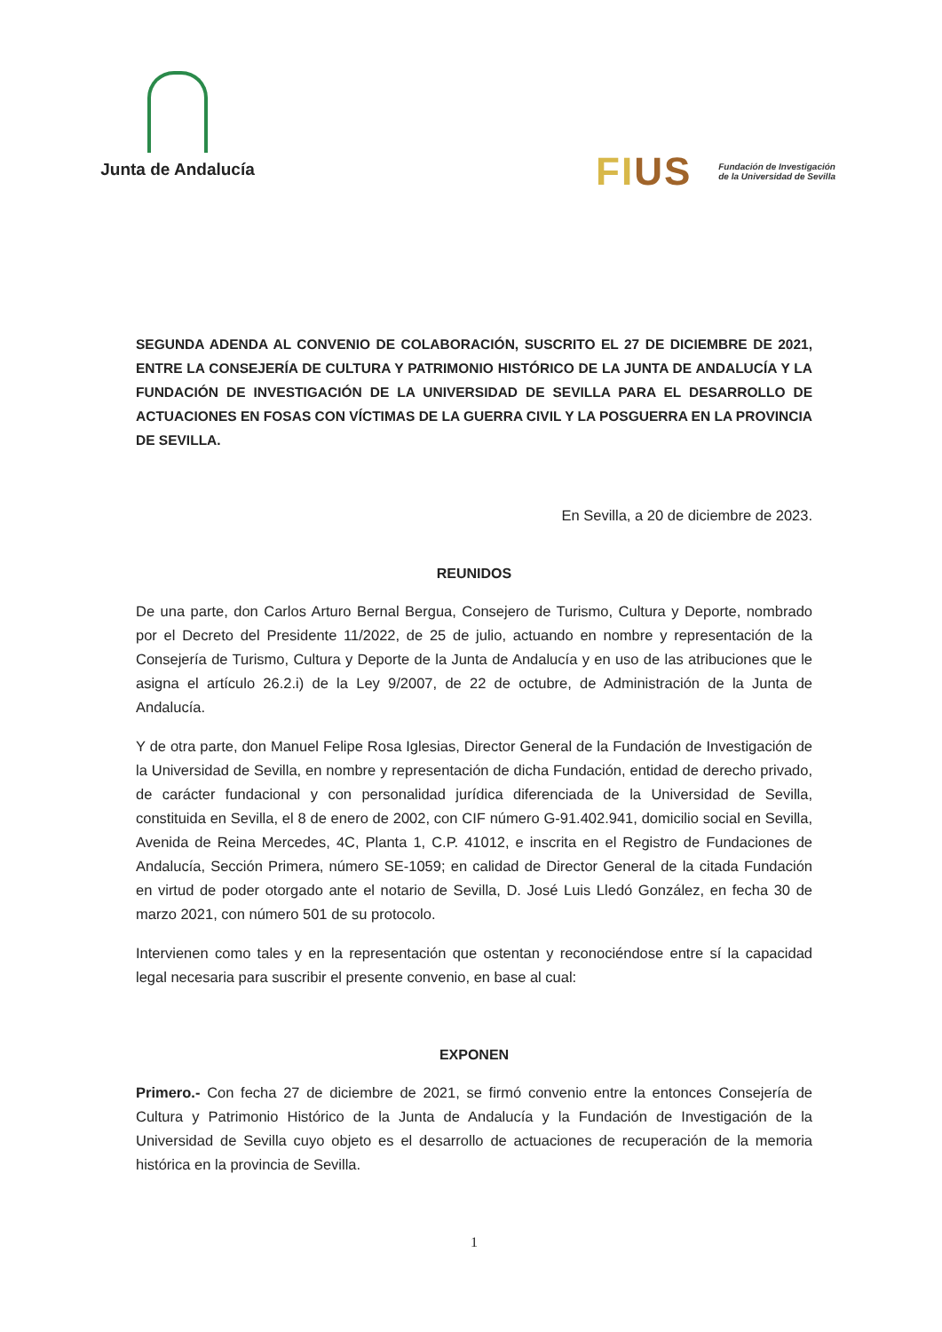Junta de Andalucía
FIUS
Fundación de Investigación
de la Universidad de Sevilla
SEGUNDA ADENDA AL CONVENIO DE COLABORACIÓN, SUSCRITO EL 27 DE DICIEMBRE DE 2021, ENTRE LA CONSEJERÍA DE CULTURA Y PATRIMONIO HISTÓRICO DE LA JUNTA DE ANDALUCÍA Y LA FUNDACIÓN DE INVESTIGACIÓN DE LA UNIVERSIDAD DE SEVILLA PARA EL DESARROLLO DE ACTUACIONES EN FOSAS CON VÍCTIMAS DE LA GUERRA CIVIL Y LA POSGUERRA EN LA PROVINCIA DE SEVILLA.
En Sevilla, a 20 de diciembre de 2023.
REUNIDOS
De una parte, don Carlos Arturo Bernal Bergua, Consejero de Turismo, Cultura y Deporte, nombrado por el Decreto del Presidente 11/2022, de 25 de julio, actuando en nombre y representación de la Consejería de Turismo, Cultura y Deporte de la Junta de Andalucía y en uso de las atribuciones que le asigna el artículo 26.2.i) de la Ley 9/2007, de 22 de octubre, de Administración de la Junta de Andalucía.
Y de otra parte, don Manuel Felipe Rosa Iglesias, Director General de la Fundación de Investigación de la Universidad de Sevilla, en nombre y representación de dicha Fundación, entidad de derecho privado, de carácter fundacional y con personalidad jurídica diferenciada de la Universidad de Sevilla, constituida en Sevilla, el 8 de enero de 2002, con CIF número G-91.402.941, domicilio social en Sevilla, Avenida de Reina Mercedes, 4C, Planta 1, C.P. 41012, e inscrita en el Registro de Fundaciones de Andalucía, Sección Primera, número SE-1059; en calidad de Director General de la citada Fundación en virtud de poder otorgado ante el notario de Sevilla, D. José Luis Lledó González, en fecha 30 de marzo 2021, con número 501 de su protocolo.
Intervienen como tales y en la representación que ostentan y reconociéndose entre sí la capacidad legal necesaria para suscribir el presente convenio, en base al cual:
EXPONEN
Primero.- Con fecha 27 de diciembre de 2021, se firmó convenio entre la entonces Consejería de Cultura y Patrimonio Histórico de la Junta de Andalucía y la Fundación de Investigación de la Universidad de Sevilla cuyo objeto es el desarrollo de actuaciones de recuperación de la memoria histórica en la provincia de Sevilla.
1